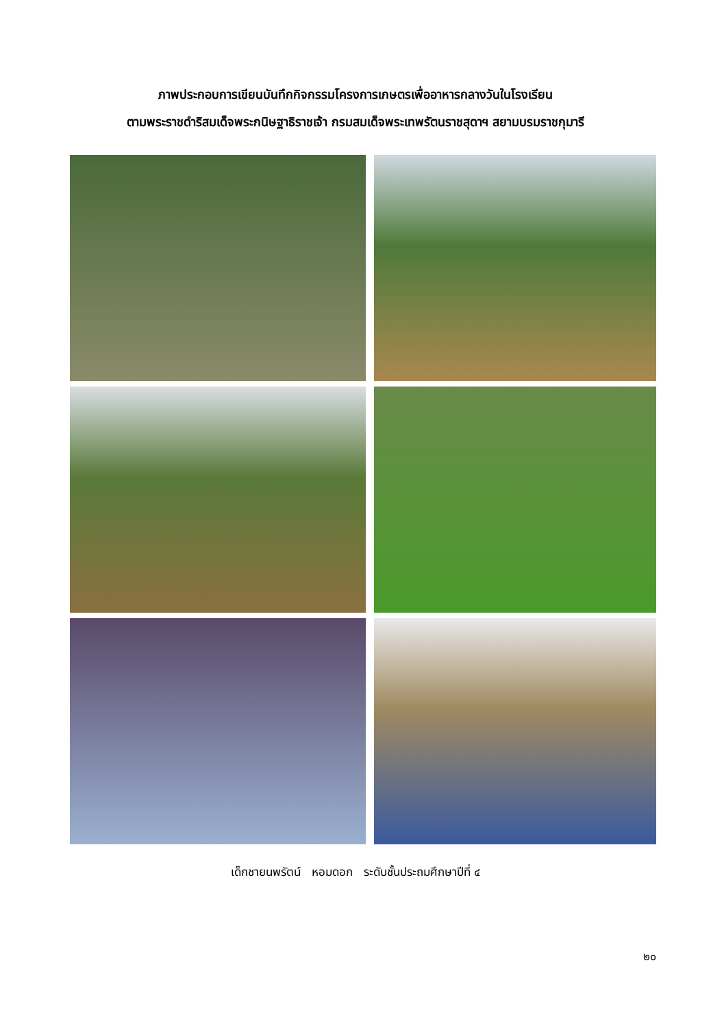ภาพประกอบการเขียนบันทึกกิจกรรมโครงการเกษตรเพื่ออาหารกลางวันในโรงเรียน
ตามพระราชดำริสมเด็จพระกนิษฐาธิราชเจ้า กรมสมเด็จพระเทพรัตนราชสุดาฯ สยามบรมราชกุมารี
เด็กชายนพรัตน์ หอมดอก ระดับชั้นประถมศึกษาปีที่ ๔
๒๐